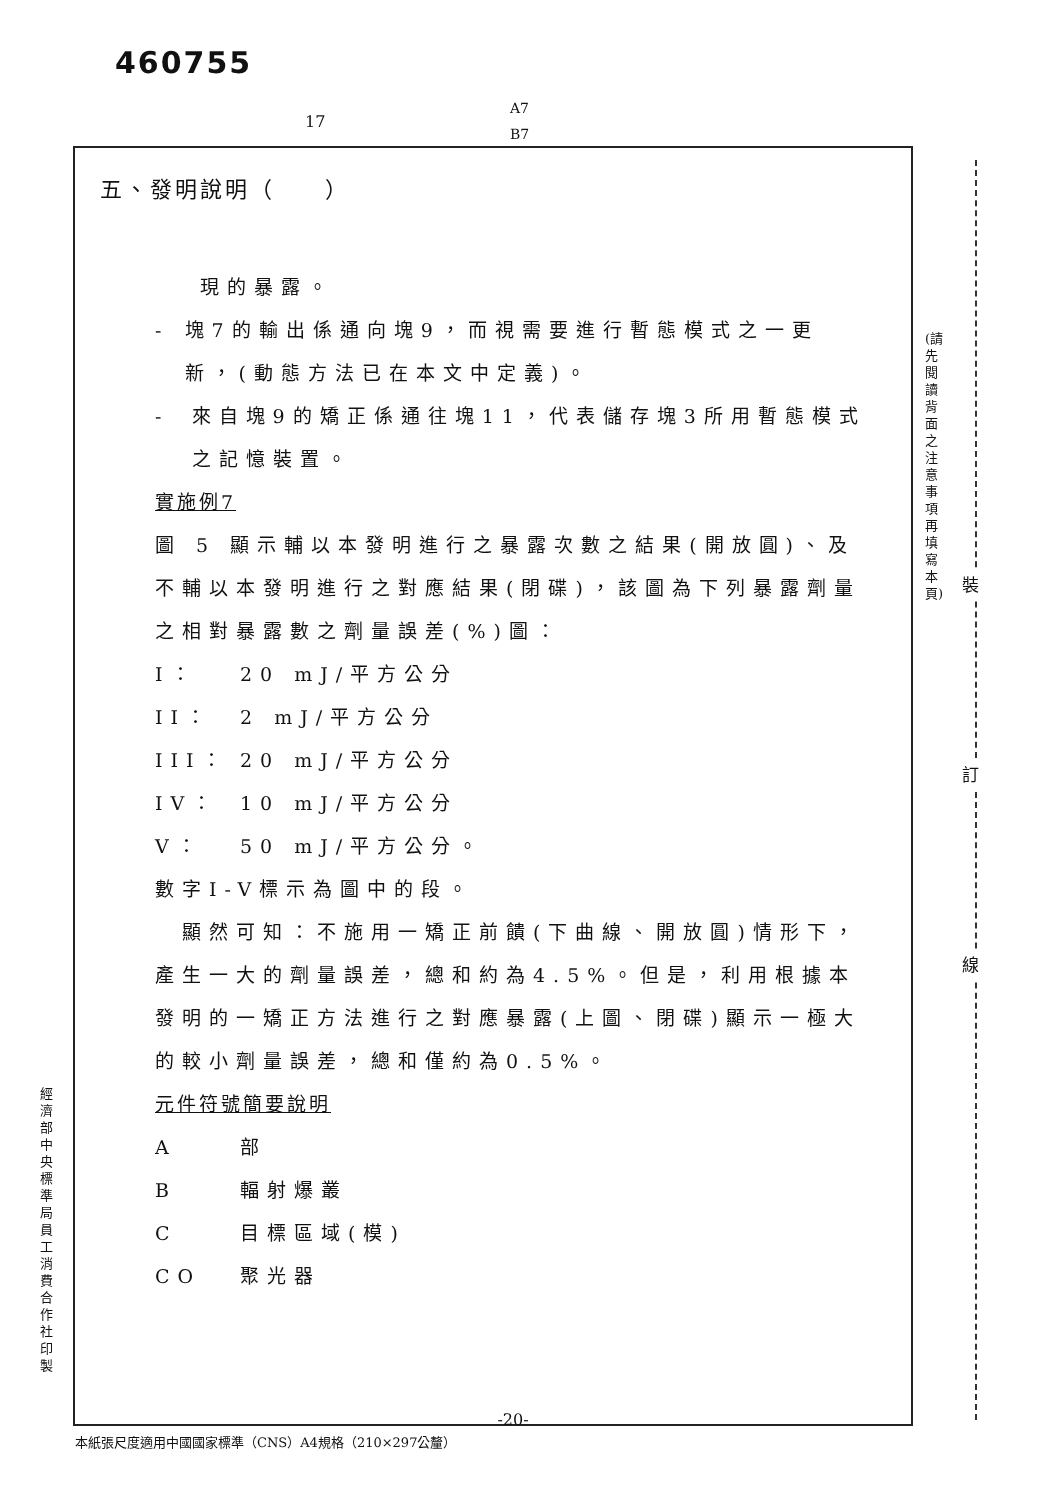460755
17
A7
B7
五、發明說明（　　）
現的暴露。
- 塊7的輸出係通向塊9，而視需要進行暫態模式之一更新，(動態方法已在本文中定義)。
- 來自塊9的矯正係通往塊11，代表儲存塊3所用暫態模式之記憶裝置。
實施例7
圖 5 顯示輔以本發明進行之暴露次數之結果(開放圓)、及不輔以本發明進行之對應結果(閉碟)，該圖為下列暴露劑量之相對暴露數之劑量誤差(%)圖：
I： 20 mJ/平方公分
II： 2 mJ/平方公分
III： 20 mJ/平方公分
IV： 10 mJ/平方公分
V： 50 mJ/平方公分。
數字I-V標示為圖中的段。
　顯然可知：不施用一矯正前饋(下曲線、開放圓)情形下，產生一大的劑量誤差，總和約為4.5%。但是，利用根據本發明的一矯正方法進行之對應暴露(上圖、閉碟)顯示一極大的較小劑量誤差，總和僅約為0.5%。
元件符號簡要說明
A部
B輻射爆叢
C目標區域(模)
CO 聚光器
-20-
本紙張尺度適用中國國家標準（CNS）A4規格（210×297公釐）
(請先閱讀背面之注意事項再填寫本頁)
裝
訂
線
經濟部中央標準局員工消費合作社印製